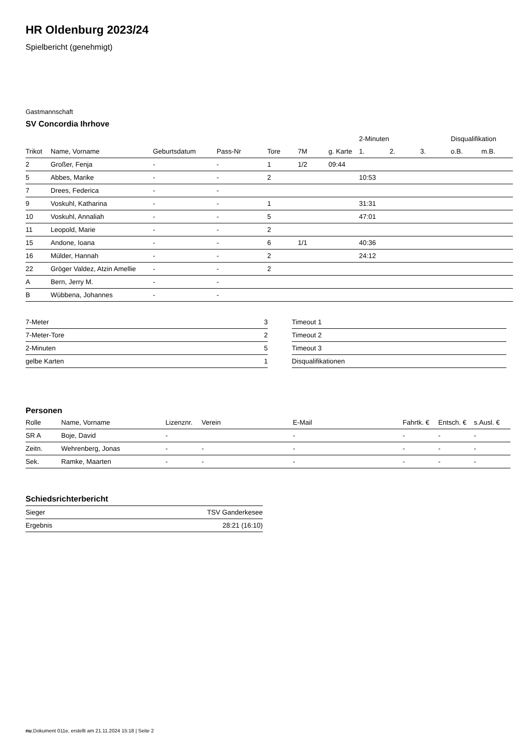HR Oldenburg 2023/24
Spielbericht (genehmigt)
Gastmannschaft
SV Concordia Ihrhove
| | | | | | | | 2-Minuten | | | Disqualifikation | |
| --- | --- | --- | --- | --- | --- | --- | --- | --- | --- | --- | --- |
| Trikot | Name, Vorname | Geburtsdatum | Pass-Nr | Tore | 7M | g. Karte | 1. | 2. | 3. | o.B. | m.B. |
| 2 | Großer, Fenja | - | - | 1 | 1/2 | 09:44 | | | | | |
| 5 | Abbes, Marike | - | - | 2 | | | 10:53 | | | | |
| 7 | Drees, Federica | - | - | | | | | | | | |
| 9 | Voskuhl, Katharina | - | - | 1 | | | 31:31 | | | | |
| 10 | Voskuhl, Annaliah | - | - | 5 | | | 47:01 | | | | |
| 11 | Leopold, Marie | - | - | 2 | | | | | | | |
| 15 | Andone, Ioana | - | - | 6 | 1/1 | | 40:36 | | | | |
| 16 | Mülder, Hannah | - | - | 2 | | | 24:12 | | | | |
| 22 | Gröger Valdez, Atzin Amellie | - | - | 2 | | | | | | | |
| A | Bern, Jerry M. | - | - | | | | | | | | |
| B | Wübbena, Johannes | - | - | | | | | | | | |
| 7-Meter | 3 |
| 7-Meter-Tore | 2 |
| 2-Minuten | 5 |
| gelbe Karten | 1 |
| Timeout 1 |
| Timeout 2 |
| Timeout 3 |
| Disqualifikationen |
Personen
| Rolle | Name, Vorname | Lizenznr. | Verein | E-Mail | Fahrtk. € | Entsch. € | s.Ausl. € |
| --- | --- | --- | --- | --- | --- | --- | --- |
| SR A | Boje, David | - | | - | - | - | - |
| Zeitn. | Wehrenberg, Jonas | - | - | - | - | - | - |
| Sek. | Ramke, Maarten | - | - | - | - | - | - |
Schiedsrichterbericht
| Sieger | TSV Ganderkesee |
| Ergebnis | 28:21 (16:10) |
nu.Dokument 011e, erstellt am 21.11.2024 15:18 | Seite 2